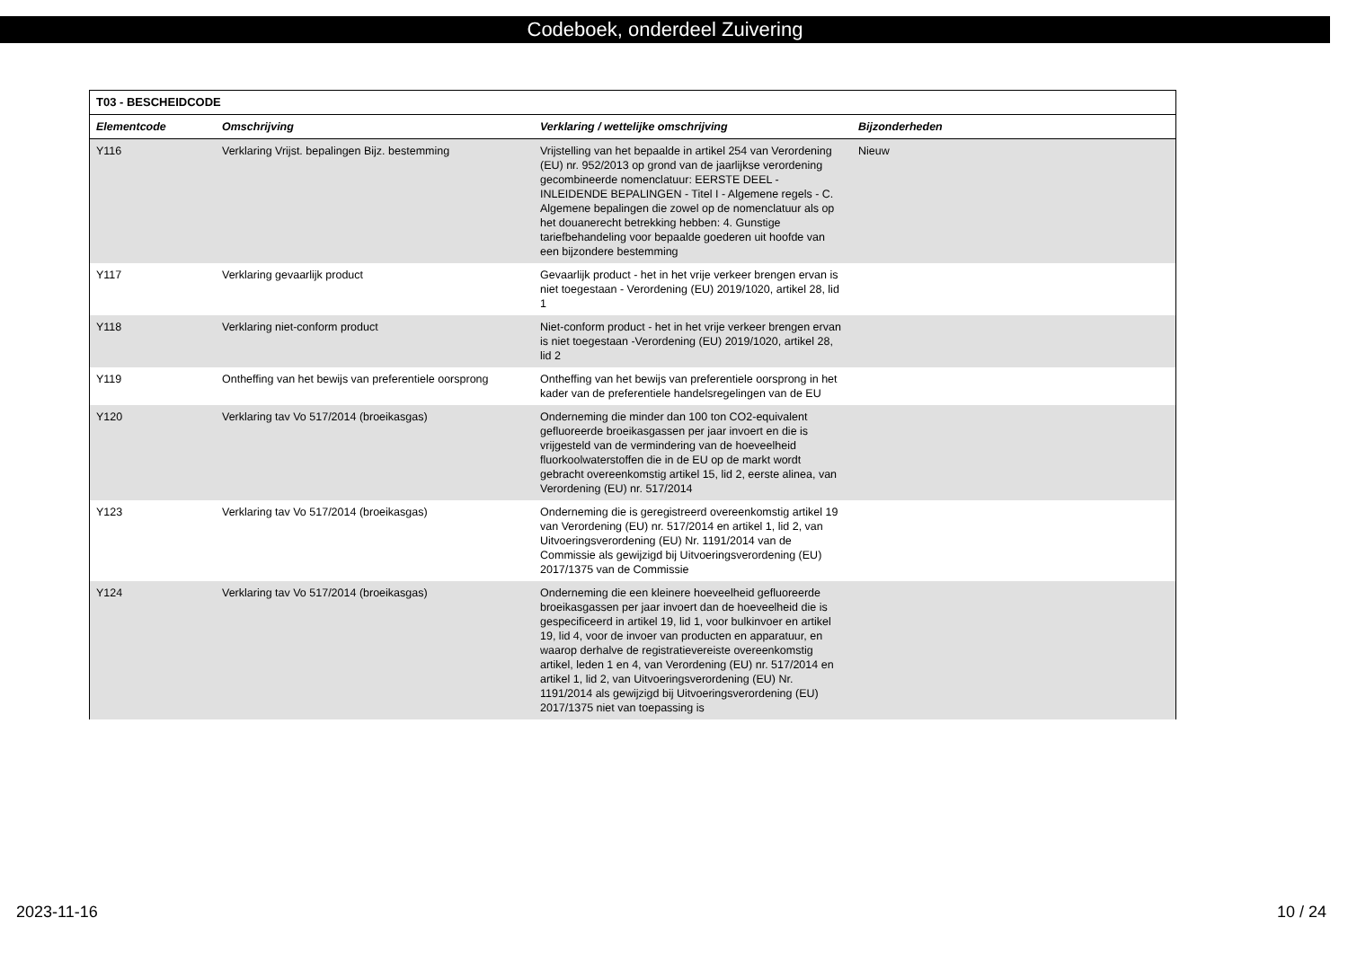Codeboek, onderdeel Zuivering
| T03 - BESCHEIDCODE | | | |
| --- | --- | --- | --- |
| Elementcode | Omschrijving | Verklaring / wettelijke omschrijving | Bijzonderheden |
| Y116 | Verklaring Vrijst. bepalingen Bijz. bestemming | Vrijstelling van het bepaalde in artikel 254 van Verordening (EU) nr. 952/2013 op grond van de jaarlijkse verordening gecombineerde nomenclatuur: EERSTE DEEL - INLEIDENDE BEPALINGEN - Titel I - Algemene regels - C. Algemene bepalingen die zowel op de nomenclatuur als op het douanerecht betrekking hebben: 4. Gunstige tariefbehandeling voor bepaalde goederen uit hoofde van een bijzondere bestemming | Nieuw |
| Y117 | Verklaring gevaarlijk product | Gevaarlijk product - het in het vrije verkeer brengen ervan is niet toegestaan - Verordening (EU) 2019/1020, artikel 28, lid 1 | |
| Y118 | Verklaring niet-conform product | Niet-conform product - het in het vrije verkeer brengen ervan is niet toegestaan -Verordening (EU) 2019/1020, artikel 28, lid 2 | |
| Y119 | Ontheffing van het bewijs van preferentiele oorsprong | Ontheffing van het bewijs van preferentiele oorsprong in het kader van de preferentiele handelsregelingen van de EU | |
| Y120 | Verklaring tav Vo 517/2014 (broeikasgas) | Onderneming die minder dan 100 ton CO2-equivalent gefluoreerde broeikasgassen per jaar invoert en die is vrijgesteld van de vermindering van de hoeveelheid fluorkoolwaterstoffen die in de EU op de markt wordt gebracht overeenkomstig artikel 15, lid 2, eerste alinea, van Verordening (EU) nr. 517/2014 | |
| Y123 | Verklaring tav Vo 517/2014 (broeikasgas) | Onderneming die is geregistreerd overeenkomstig artikel 19 van Verordening (EU) nr. 517/2014 en artikel 1, lid 2, van Uitvoeringsverordening (EU) Nr. 1191/2014 van de Commissie als gewijzigd bij Uitvoeringsverordening (EU) 2017/1375 van de Commissie | |
| Y124 | Verklaring tav Vo 517/2014 (broeikasgas) | Onderneming die een kleinere hoeveelheid gefluoreerde broeikasgassen per jaar invoert dan de hoeveelheid die is gespecificeerd in artikel 19, lid 1, voor bulkinvoer en artikel 19, lid 4, voor de invoer van producten en apparatuur, en waarop derhalve de registratievereiste overeenkomstig artikel, leden 1 en 4, van Verordening (EU) nr. 517/2014 en artikel 1, lid 2, van Uitvoeringsverordening (EU) Nr. 1191/2014 als gewijzigd bij Uitvoeringsverordening (EU) 2017/1375 niet van toepassing is | |
2023-11-16 10 / 24